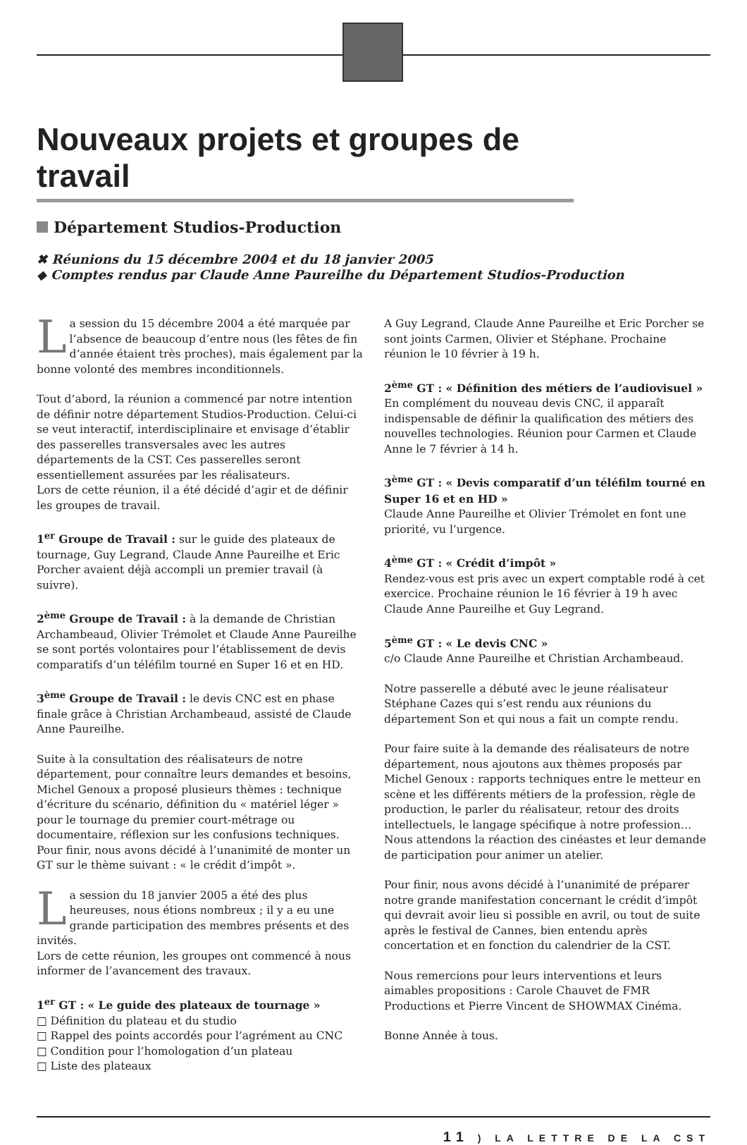Nouveaux projets et groupes de travail
Département Studios-Production
✖ Réunions du 15 décembre 2004 et du 18 janvier 2005
◆ Comptes rendus par Claude Anne Paureilhe du Département Studios-Production
La session du 15 décembre 2004 a été marquée par l’absence de beaucoup d’entre nous (les fêtes de fin d’année étaient très proches), mais également par la bonne volonté des membres inconditionnels.
Tout d’abord, la réunion a commencé par notre intention de définir notre département Studios-Production. Celui-ci se veut interactif, interdisciplinaire et envisage d’établir des passerelles transversales avec les autres départements de la CST. Ces passerelles seront essentiellement assurées par les réalisateurs.
Lors de cette réunion, il a été décidé d’agir et de définir les groupes de travail.
1<sup>er</sup> Groupe de Travail : sur le guide des plateaux de tournage, Guy Legrand, Claude Anne Paureilhe et Eric Porcher avaient déjà accompli un premier travail (à suivre).
2<sup>ème</sup> Groupe de Travail : à la demande de Christian Archambeaud, Olivier Trémolet et Claude Anne Paureilhe se sont portés volontaires pour l’établissement de devis comparatifs d’un téléfilm tourné en Super 16 et en HD.
3<sup>ème</sup> Groupe de Travail : le devis CNC est en phase finale grâce à Christian Archambeaud, assisté de Claude Anne Paureilhe.
Suite à la consultation des réalisateurs de notre département, pour connaître leurs demandes et besoins, Michel Genoux a proposé plusieurs thèmes : technique d’écriture du scénario, définition du « matériel léger » pour le tournage du premier court-métrage ou documentaire, réflexion sur les confusions techniques.
Pour finir, nous avons décidé à l’unanimité de monter un GT sur le thème suivant : « le crédit d’impôt ».
La session du 18 janvier 2005 a été des plus heureuses, nous étions nombreux ; il y a eu une grande participation des membres présents et des invités.
Lors de cette réunion, les groupes ont commencé à nous informer de l’avancement des travaux.
1<sup>er</sup> GT : « Le guide des plateaux de tournage »
□ Définition du plateau et du studio
□ Rappel des points accordés pour l’agrément au CNC
□ Condition pour l’homologation d’un plateau
□ Liste des plateaux
A Guy Legrand, Claude Anne Paureilhe et Eric Porcher se sont joints Carmen, Olivier et Stéphane. Prochaine réunion le 10 février à 19 h.
2<sup>ème</sup> GT : « Définition des métiers de l’audiovisuel »
En complément du nouveau devis CNC, il apparaît indispensable de définir la qualification des métiers des nouvelles technologies. Réunion pour Carmen et Claude Anne le 7 février à 14 h.
3<sup>ème</sup> GT : « Devis comparatif d’un téléfilm tourné en Super 16 et en HD »
Claude Anne Paureilhe et Olivier Trémolet en font une priorité, vu l’urgence.
4<sup>ème</sup> GT : « Crédit d’impôt »
Rendez-vous est pris avec un expert comptable rodé à cet exercice. Prochaine réunion le 16 février à 19 h avec Claude Anne Paureilhe et Guy Legrand.
5<sup>ème</sup> GT : « Le devis CNC »
c/o Claude Anne Paureilhe et Christian Archambeaud.
Notre passerelle a débuté avec le jeune réalisateur Stéphane Cazes qui s’est rendu aux réunions du département Son et qui nous a fait un compte rendu.
Pour faire suite à la demande des réalisateurs de notre département, nous ajoutons aux thèmes proposés par Michel Genoux : rapports techniques entre le metteur en scène et les différents métiers de la profession, règle de production, le parler du réalisateur, retour des droits intellectuels, le langage spécifique à notre profession…
Nous attendons la réaction des cinéastes et leur demande de participation pour animer un atelier.
Pour finir, nous avons décidé à l’unanimité de préparer notre grande manifestation concernant le crédit d’impôt qui devrait avoir lieu si possible en avril, ou tout de suite après le festival de Cannes, bien entendu après concertation et en fonction du calendrier de la CST.
Nous remercions pour leurs interventions et leurs aimables propositions : Carole Chauvet de FMR Productions et Pierre Vincent de SHOWMAX Cinéma.
Bonne Année à tous.
11 ) LA LETTRE DE LA CST